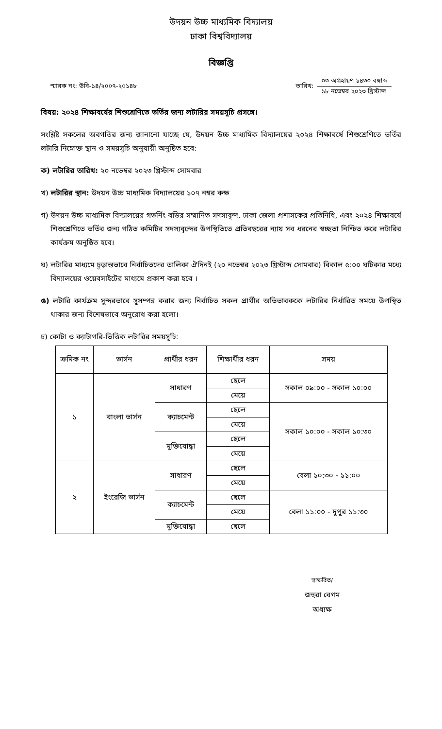উদয়ন উচ্চ মাধ্যমিক বিদ্যালয়
ঢাকা বিশ্ববিদ্যালয়
বিজ্ঞপ্তি
স্মারক নং: উবি-১৪/২০০৭-২০১৪৮
তারিখ:
০৩ অগ্রহায়ণ ১৪৩০ বঙ্গাব্দ
১৮ নভেম্বর ২০২৩ খ্রিস্টাব্দ
বিষয়: ২০২৪ শিক্ষাবর্ষের শিশুশ্রেণিতে ভর্তির জন্য লটারির সময়সূচি প্রসঙ্গে।
সংশ্লিষ্ট সকলের অবগতির জন্য জানানো যাচ্ছে যে, উদয়ন উচ্চ মাধ্যমিক বিদ্যালয়ের ২০২৪ শিক্ষাবর্ষে শিশুশ্রেণিতে ভর্তির লটারি নিম্নোক্ত স্থান ও সময়সূচি অনুযায়ী অনুষ্ঠিত হবে:
ক) লটারির তারিখ: ২০ নভেম্বর ২০২৩ খ্রিস্টাব্দ সোমবার
খ) লটারির স্থান: উদয়ন উচ্চ মাধ্যমিক বিদ্যালয়ের ১০৭ নম্বর কক্ষ
গ) উদয়ন উচ্চ মাধ্যমিক বিদ্যালয়ের গভর্নিং বডির সম্মানিত সদস্যবৃন্দ, ঢাকা জেলা প্রশাসকের প্রতিনিধি, এবং ২০২৪ শিক্ষাবর্ষে শিশুশ্রেণিতে ভর্তির জন্য গঠিত কমিটির সদস্যবৃন্দের উপস্থিতিতে প্রতিবছরের ন্যায় সব ধরনের স্বচ্ছতা নিশ্চিত করে লটারির কার্যক্রম অনুষ্ঠিত হবে।
ঘ) লটারির মাধ্যমে চূড়ান্তভাবে নির্বাচিতদের তালিকা ঐদিনই (২০ নভেম্বর ২০২৩ খ্রিস্টাব্দ সোমবার) বিকাল ৫:০০ ঘটিকার মধ্যে বিদ্যালয়ের ওয়েবসাইটের মাধ্যমে প্রকাশ করা হবে ।
ঙ) লটারি কার্যক্রম সুন্দরভাবে সুসম্পন্ন করার জন্য নির্বাচিত সকল প্রার্থীর অভিভাবককে লটারির নির্ধারিত সময়ে উপস্থিত থাকার জন্য বিশেষভাবে অনুরোধ করা হলো।
চ) কোটা ও ক্যাটাগরি-ভিত্তিক লটারির সময়সূচি:
| ক্রমিক নং | ভার্সন | প্রার্থীর ধরন | শিক্ষার্থীর ধরন | সময় |
| --- | --- | --- | --- | --- |
| ১ | বাংলা ভার্সন | সাধারণ | ছেলে | সকাল ০৯:০০ - সকাল ১০:০০ |
| | | | মেয়ে | |
| | | ক্যাচমেন্ট | ছেলে | সকাল ১০:০০ - সকাল ১০:৩০ |
| | | | মেয়ে | |
| | | মুক্তিযোদ্ধা | ছেলে | |
| | | | মেয়ে | |
| ২ | ইংরেজি ভার্সন | সাধারণ | ছেলে | বেলা ১০:৩০ - ১১:০০ |
| | | | মেয়ে | |
| | | ক্যাচমেন্ট | ছেলে | বেলা ১১:০০ - দুপুর ১১:৩০ |
| | | | মেয়ে | |
| | | মুক্তিযোদ্ধা | ছেলে | |
স্বাক্ষরিত/
জহুরা বেগম
অধ্যক্ষ